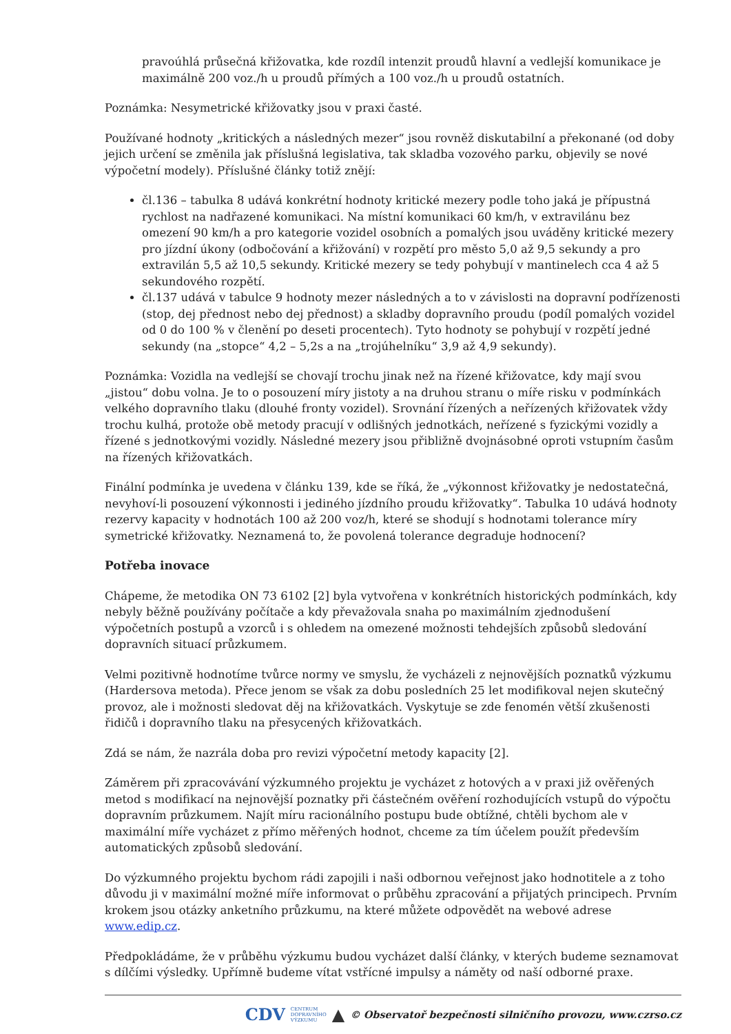pravoúhlá průsečná křižovatka, kde rozdíl intenzit proudů hlavní a vedlejší komunikace je maximálně 200 voz./h u proudů přímých a 100 voz./h u proudů ostatních.
Poznámka: Nesymetrické křižovatky jsou v praxi časté.
Používané hodnoty „kritických a následných mezer“ jsou rovněž diskutabilní a překonané (od doby jejich určení se změnila jak příslušná legislativa, tak skladba vozového parku, objevily se nové výpočetní modely). Příslušné články totiž znějí:
čl.136 – tabulka 8 udává konkrétní hodnoty kritické mezery podle toho jaká je přípustná rychlost na nadřazené komunikaci. Na místní komunikaci 60 km/h, v extravilánu bez omezení 90 km/h a pro kategorie vozidel osobních a pomalých jsou uváděny kritické mezery pro jízdní úkony (odbočování a křižování) v rozpětí pro město 5,0 až 9,5 sekundy a pro extravilán 5,5 až 10,5 sekundy. Kritické mezery se tedy pohybují v mantinelech cca 4 až 5 sekundového rozpětí.
čl.137 udává v tabulce 9 hodnoty mezer následných a to v závislosti na dopravní podřízenosti (stop, dej přednost nebo dej přednost) a skladby dopravního proudu (podíl pomalých vozidel od 0 do 100 % v členění po deseti procentech). Tyto hodnoty se pohybují v rozpětí jedné sekundy (na „stopce“ 4,2 – 5,2s a na „trojúhelníku“ 3,9 až 4,9 sekundy).
Poznámka: Vozidla na vedlejší se chovají trochu jinak než na řízené křižovatce, kdy mají svou „jistou“ dobu volna. Je to o posouzení míry jistoty a na druhou stranu o míře risku v podmínkách velkého dopravního tlaku (dlouhé fronty vozidel). Srovnání řízených a neřízených křižovatek vždy trochu kulhá, protože obě metody pracují v odlišných jednotkách, neřízené s fyzickými vozidly a řízené s jednotkovými vozidly. Následné mezery jsou přibližně dvojnásobné oproti vstupním časům na řízených křižovatkách.
Finální podmínka je uvedena v článku 139, kde se říká, že „výkonnost křižovatky je nedostatečná, nevyhoví-li posouzení výkonnosti i jediného jízdního proudu křižovatky“. Tabulka 10 udává hodnoty rezervy kapacity v hodnotách 100 až 200 voz/h, které se shodují s hodnotami tolerance míry symetrické křižovatky. Neznamená to, že povolená tolerance degraduje hodnocení?
Potřeba inovace
Chápeme, že metodika ON 73 6102 [2] byla vytvořena v konkrétních historických podmínkách, kdy nebyly běžně používány počítače a kdy převažovala snaha po maximálním zjednodušení výpočetních postupů a vzorců i s ohledem na omezené možnosti tehdejších způsobů sledování dopravních situací průzkumem.
Velmi pozitivně hodnotíme tvůrce normy ve smyslu, že vycházeli z nejnovějších poznatků výzkumu (Hardersova metoda). Přece jenom se však za dobu posledních 25 let modifikoval nejen skutečný provoz, ale i možnosti sledovat děj na křižovatkách. Vyskytuje se zde fenomén větší zkušenosti řidičů i dopravního tlaku na přesycených křižovatkách.
Zdá se nám, že nazrála doba pro revizi výpočetní metody kapacity [2].
Záměrem při zpracovávání výzkumného projektu je vycházet z hotových a v praxi již ověřených metod s modifikací na nejnovější poznatky při částečném ověření rozhodujících vstupů do výpočtu dopravním průzkumem. Najít míru racionálního postupu bude obtížné, chtěli bychom ale v maximální míře vycházet z přímo měřených hodnot, chceme za tím účelem použít především automatických způsobů sledování.
Do výzkumného projektu bychom rádi zapojili i naši odbornou veřejnost jako hodnotitele a z toho důvodu ji v maximální možné míře informovat o průběhu zpracování a přijatých principech. Prvním krokem jsou otázky anketního průzkumu, na které můžete odpovědět na webové adrese www.edip.cz.
Předpokládáme, že v průběhu výzkumu budou vycházet další články, v kterých budeme seznamovat s dílčími výsledky. Upřímně budeme vítat vstřícné impulsy a náměty od naší odborné praxe.
CDV CENTRUM
DOPRAVNÍHO
VÝZKUMU ▲ © Observatoř bezpečnosti silničního provozu, www.czrso.cz